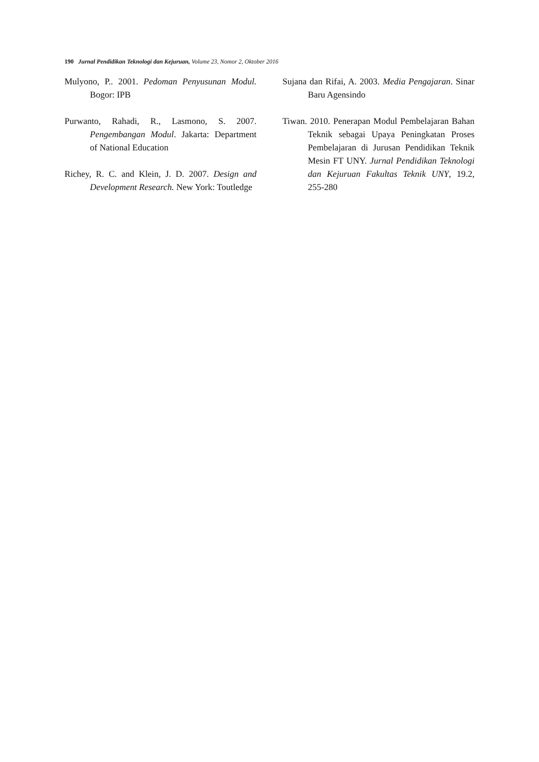190 Jurnal Pendidikan Teknologi dan Kejuruan, Volume 23, Nomor 2, Oktober 2016
Mulyono, P.. 2001. Pedoman Penyusunan Modul. Bogor: IPB
Purwanto, Rahadi, R., Lasmono, S. 2007. Pengembangan Modul. Jakarta: Department of National Education
Richey, R. C. and Klein, J. D. 2007. Design and Development Research. New York: Toutledge
Sujana dan Rifai, A. 2003. Media Pengajaran. Sinar Baru Agensindo
Tiwan. 2010. Penerapan Modul Pembelajaran Bahan Teknik sebagai Upaya Peningkatan Proses Pembelajaran di Jurusan Pendidikan Teknik Mesin FT UNY. Jurnal Pendidikan Teknologi dan Kejuruan Fakultas Teknik UNY, 19.2, 255-280